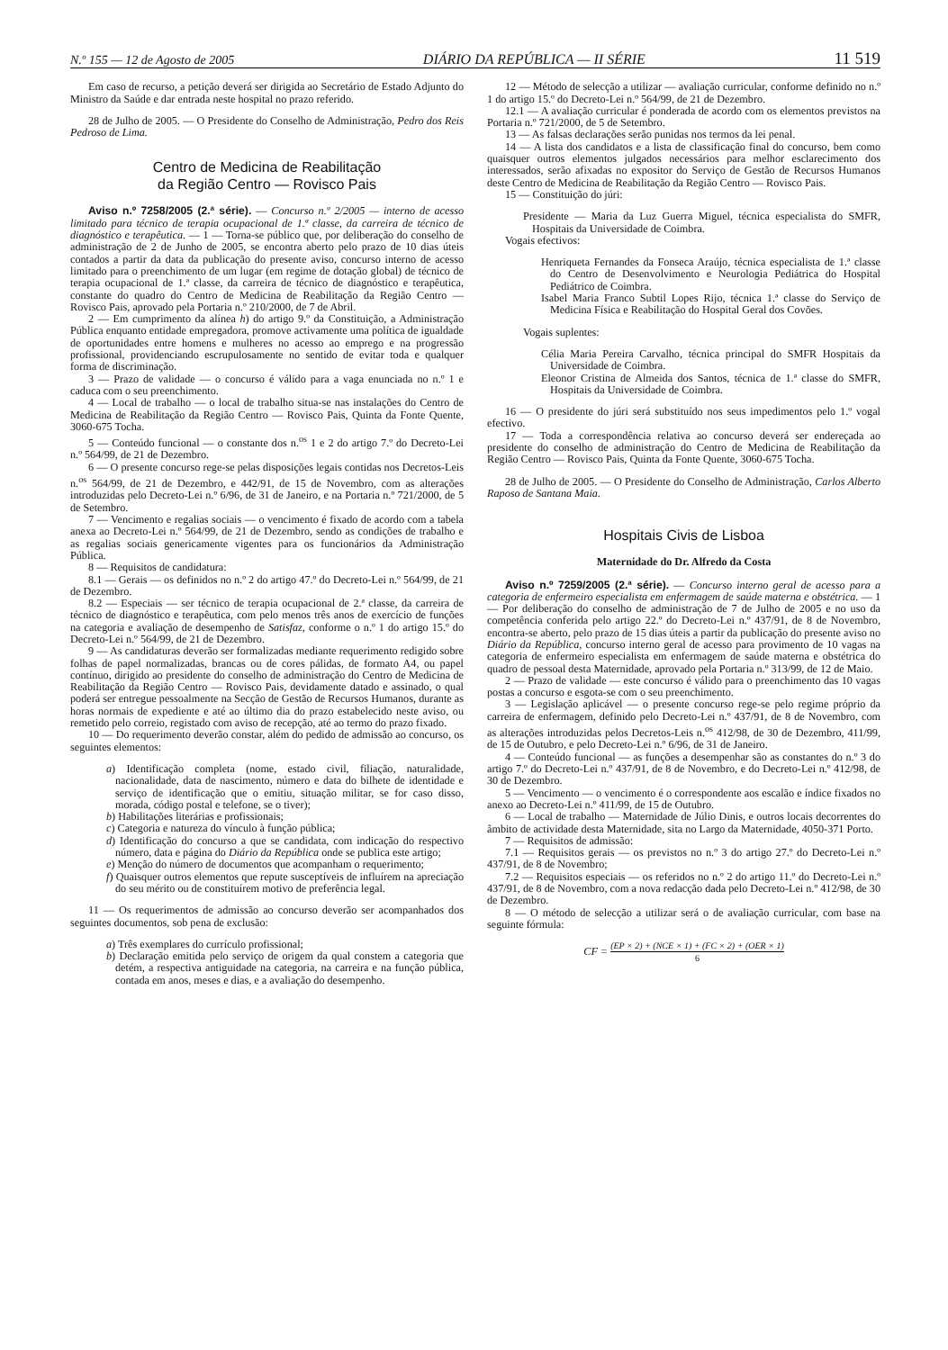N.º 155 — 12 de Agosto de 2005 DIÁRIO DA REPÚBLICA — II SÉRIE 11 519
Em caso de recurso, a petição deverá ser dirigida ao Secretário de Estado Adjunto do Ministro da Saúde e dar entrada neste hospital no prazo referido.
28 de Julho de 2005. — O Presidente do Conselho de Administração, Pedro dos Reis Pedroso de Lima.
Centro de Medicina de Reabilitação
da Região Centro — Rovisco Pais
Aviso n.º 7258/2005 (2.ª série). — Concurso n.º 2/2005 — interno de acesso limitado para técnico de terapia ocupacional de 1.ª classe, da carreira de técnico de diagnóstico e terapêutica. — 1 — Torna-se público que, por deliberação do conselho de administração de 2 de Junho de 2005, se encontra aberto pelo prazo de 10 dias úteis contados a partir da data da publicação do presente aviso, concurso interno de acesso limitado para o preenchimento de um lugar (em regime de dotação global) de técnico de terapia ocupacional de 1.ª classe, da carreira de técnico de diagnóstico e terapêutica, constante do quadro do Centro de Medicina de Reabilitação da Região Centro — Rovisco Pais, aprovado pela Portaria n.º 210/2000, de 7 de Abril.
2 — Em cumprimento da alínea h) do artigo 9.º da Constituição, a Administração Pública enquanto entidade empregadora, promove activamente uma política de igualdade de oportunidades entre homens e mulheres no acesso ao emprego e na progressão profissional, providenciando escrupulosamente no sentido de evitar toda e qualquer forma de discriminação.
3 — Prazo de validade — o concurso é válido para a vaga enunciada no n.º 1 e caduca com o seu preenchimento.
4 — Local de trabalho — o local de trabalho situa-se nas instalações do Centro de Medicina de Reabilitação da Região Centro — Rovisco Pais, Quinta da Fonte Quente, 3060-675 Tocha.
5 — Conteúdo funcional — o constante dos n.<sup>os</sup> 1 e 2 do artigo 7.º do Decreto-Lei n.º 564/99, de 21 de Dezembro.
6 — O presente concurso rege-se pelas disposições legais contidas nos Decretos-Leis n.<sup>os</sup> 564/99, de 21 de Dezembro, e 442/91, de 15 de Novembro, com as alterações introduzidas pelo Decreto-Lei n.º 6/96, de 31 de Janeiro, e na Portaria n.º 721/2000, de 5 de Setembro.
7 — Vencimento e regalias sociais — o vencimento é fixado de acordo com a tabela anexa ao Decreto-Lei n.º 564/99, de 21 de Dezembro, sendo as condições de trabalho e as regalias sociais genericamente vigentes para os funcionários da Administração Pública.
8 — Requisitos de candidatura:
8.1 — Gerais — os definidos no n.º 2 do artigo 47.º do Decreto-Lei n.º 564/99, de 21 de Dezembro.
8.2 — Especiais — ser técnico de terapia ocupacional de 2.ª classe, da carreira de técnico de diagnóstico e terapêutica, com pelo menos três anos de exercício de funções na categoria e avaliação de desempenho de Satisfaz, conforme o n.º 1 do artigo 15.º do Decreto-Lei n.º 564/99, de 21 de Dezembro.
9 — As candidaturas deverão ser formalizadas mediante requerimento redigido sobre folhas de papel normalizadas, brancas ou de cores pálidas, de formato A4, ou papel contínuo, dirigido ao presidente do conselho de administração do Centro de Medicina de Reabilitação da Região Centro — Rovisco Pais, devidamente datado e assinado, o qual poderá ser entregue pessoalmente na Secção de Gestão de Recursos Humanos, durante as horas normais de expediente e até ao último dia do prazo estabelecido neste aviso, ou remetido pelo correio, registado com aviso de recepção, até ao termo do prazo fixado.
10 — Do requerimento deverão constar, além do pedido de admissão ao concurso, os seguintes elementos:
a) Identificação completa (nome, estado civil, filiação, naturalidade, nacionalidade, data de nascimento, número e data do bilhete de identidade e serviço de identificação que o emitiu, situação militar, se for caso disso, morada, código postal e telefone, se o tiver);
b) Habilitações literárias e profissionais;
c) Categoria e natureza do vínculo à função pública;
d) Identificação do concurso a que se candidata, com indicação do respectivo número, data e página do Diário da República onde se publica este artigo;
e) Menção do número de documentos que acompanham o requerimento;
f) Quaisquer outros elementos que repute susceptíveis de influírem na apreciação do seu mérito ou de constituírem motivo de preferência legal.
11 — Os requerimentos de admissão ao concurso deverão ser acompanhados dos seguintes documentos, sob pena de exclusão:
a) Três exemplares do currículo profissional;
b) Declaração emitida pelo serviço de origem da qual constem a categoria que detém, a respectiva antiguidade na categoria, na carreira e na função pública, contada em anos, meses e dias, e a avaliação do desempenho.
12 — Método de selecção a utilizar — avaliação curricular, conforme definido no n.º 1 do artigo 15.º do Decreto-Lei n.º 564/99, de 21 de Dezembro.
12.1 — A avaliação curricular é ponderada de acordo com os elementos previstos na Portaria n.º 721/2000, de 5 de Setembro.
13 — As falsas declarações serão punidas nos termos da lei penal.
14 — A lista dos candidatos e a lista de classificação final do concurso, bem como quaisquer outros elementos julgados necessários para melhor esclarecimento dos interessados, serão afixadas no expositor do Serviço de Gestão de Recursos Humanos deste Centro de Medicina de Reabilitação da Região Centro — Rovisco Pais.
15 — Constituição do júri:
Presidente — Maria da Luz Guerra Miguel, técnica especialista do SMFR, Hospitais da Universidade de Coimbra.
Vogais efectivos:
Henriqueta Fernandes da Fonseca Araújo, técnica especialista de 1.ª classe do Centro de Desenvolvimento e Neurologia Pediátrica do Hospital Pediátrico de Coimbra.
Isabel Maria Franco Subtil Lopes Rijo, técnica 1.ª classe do Serviço de Medicina Física e Reabilitação do Hospital Geral dos Covões.
Vogais suplentes:
Célia Maria Pereira Carvalho, técnica principal do SMFR Hospitais da Universidade de Coimbra.
Eleonor Cristina de Almeida dos Santos, técnica de 1.ª classe do SMFR, Hospitais da Universidade de Coimbra.
16 — O presidente do júri será substituído nos seus impedimentos pelo 1.º vogal efectivo.
17 — Toda a correspondência relativa ao concurso deverá ser endereçada ao presidente do conselho de administração do Centro de Medicina de Reabilitação da Região Centro — Rovisco Pais, Quinta da Fonte Quente, 3060-675 Tocha.
28 de Julho de 2005. — O Presidente do Conselho de Administração, Carlos Alberto Raposo de Santana Maia.
Hospitais Civis de Lisboa
Maternidade do Dr. Alfredo da Costa
Aviso n.º 7259/2005 (2.ª série). — Concurso interno geral de acesso para a categoria de enfermeiro especialista em enfermagem de saúde materna e obstétrica. — 1 — Por deliberação do conselho de administração de 7 de Julho de 2005 e no uso da competência conferida pelo artigo 22.º do Decreto-Lei n.º 437/91, de 8 de Novembro, encontra-se aberto, pelo prazo de 15 dias úteis a partir da publicação do presente aviso no Diário da República, concurso interno geral de acesso para provimento de 10 vagas na categoria de enfermeiro especialista em enfermagem de saúde materna e obstétrica do quadro de pessoal desta Maternidade, aprovado pela Portaria n.º 313/99, de 12 de Maio.
2 — Prazo de validade — este concurso é válido para o preenchimento das 10 vagas postas a concurso e esgota-se com o seu preenchimento.
3 — Legislação aplicável — o presente concurso rege-se pelo regime próprio da carreira de enfermagem, definido pelo Decreto-Lei n.º 437/91, de 8 de Novembro, com as alterações introduzidas pelos Decretos-Leis n.<sup>os</sup> 412/98, de 30 de Dezembro, 411/99, de 15 de Outubro, e pelo Decreto-Lei n.º 6/96, de 31 de Janeiro.
4 — Conteúdo funcional — as funções a desempenhar são as constantes do n.º 3 do artigo 7.º do Decreto-Lei n.º 437/91, de 8 de Novembro, e do Decreto-Lei n.º 412/98, de 30 de Dezembro.
5 — Vencimento — o vencimento é o correspondente aos escalão e índice fixados no anexo ao Decreto-Lei n.º 411/99, de 15 de Outubro.
6 — Local de trabalho — Maternidade de Júlio Dinis, e outros locais decorrentes do âmbito de actividade desta Maternidade, sita no Largo da Maternidade, 4050-371 Porto.
7 — Requisitos de admissão:
7.1 — Requisitos gerais — os previstos no n.º 3 do artigo 27.º do Decreto-Lei n.º 437/91, de 8 de Novembro;
7.2 — Requisitos especiais — os referidos no n.º 2 do artigo 11.º do Decreto-Lei n.º 437/91, de 8 de Novembro, com a nova redacção dada pelo Decreto-Lei n.º 412/98, de 30 de Dezembro.
8 — O método de selecção a utilizar será o de avaliação curricular, com base na seguinte fórmula:
CF = (EP × 2) + (NCE × 1) + (FC × 2) + (OER × 1) 6